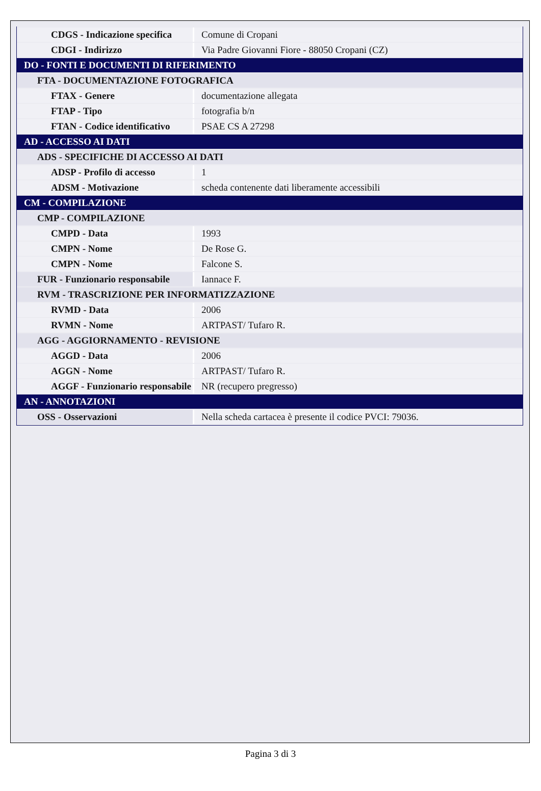| CDGS - Indicazione specifica | Comune di Cropani |
| CDGI - Indirizzo | Via Padre Giovanni Fiore - 88050 Cropani (CZ) |
| DO - FONTI E DOCUMENTI DI RIFERIMENTO | |
| FTA - DOCUMENTAZIONE FOTOGRAFICA | |
| FTAX - Genere | documentazione allegata |
| FTAP - Tipo | fotografia b/n |
| FTAN - Codice identificativo | PSAE CS A 27298 |
| AD - ACCESSO AI DATI | |
| ADS - SPECIFICHE DI ACCESSO AI DATI | |
| ADSP - Profilo di accesso | 1 |
| ADSM - Motivazione | scheda contenente dati liberamente accessibili |
| CM - COMPILAZIONE | |
| CMP - COMPILAZIONE | |
| CMPD - Data | 1993 |
| CMPN - Nome | De Rose G. |
| CMPN - Nome | Falcone S. |
| FUR - Funzionario responsabile | Iannace F. |
| RVM - TRASCRIZIONE PER INFORMATIZZAZIONE | |
| RVMD - Data | 2006 |
| RVMN - Nome | ARTPAST/ Tufaro R. |
| AGG - AGGIORNAMENTO - REVISIONE | |
| AGGD - Data | 2006 |
| AGGN - Nome | ARTPAST/ Tufaro R. |
| AGGF - Funzionario responsabile | NR (recupero pregresso) |
| AN - ANNOTAZIONI | |
| OSS - Osservazioni | Nella scheda cartacea è presente il codice PVCI: 79036. |
Pagina 3 di 3